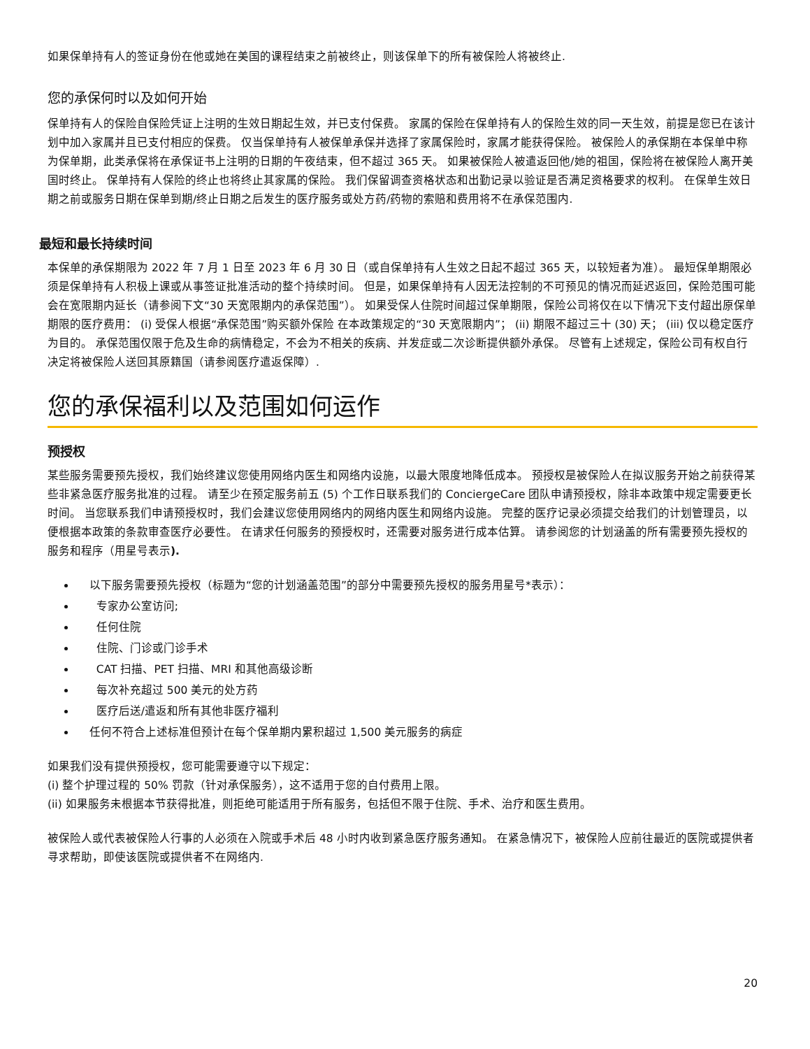如果保单持有人的签证身份在他或她在美国的课程结束之前被终止，则该保单下的所有被保险人将被终止.
您的承保何时以及如何开始
保单持有人的保险自保险凭证上注明的生效日期起生效，并已支付保费。 家属的保险在保单持有人的保险生效的同一天生效，前提是您已在该计划中加入家属并且已支付相应的保费。 仅当保单持有人被保单承保并选择了家属保险时，家属才能获得保险。 被保险人的承保期在本保单中称为保单期，此类承保将在承保证书上注明的日期的午夜结束，但不超过 365 天。 如果被保险人被遣返回他/她的祖国，保险将在被保险人离开美国时终止。 保单持有人保险的终止也将终止其家属的保险。 我们保留调查资格状态和出勤记录以验证是否满足资格要求的权利。 在保单生效日期之前或服务日期在保单到期/终止日期之后发生的医疗服务或处方药/药物的索赔和费用将不在承保范围内.
最短和最长持续时间
本保单的承保期限为 2022 年 7 月 1 日至 2023 年 6 月 30 日（或自保单持有人生效之日起不超过 365 天，以较短者为准）。 最短保单期限必须是保单持有人积极上课或从事签证批准活动的整个持续时间。 但是，如果保单持有人因无法控制的不可预见的情况而延迟返回，保险范围可能会在宽限期内延长（请参阅下文“30 天宽限期内的承保范围”）。 如果受保人住院时间超过保单期限，保险公司将仅在以下情况下支付超出原保单期限的医疗费用： (i) 受保人根据“承保范围”购买额外保险 在本政策规定的“30 天宽限期内”； (ii) 期限不超过三十 (30) 天； (iii) 仅以稳定医疗为目的。 承保范围仅限于危及生命的病情稳定，不会为不相关的疾病、并发症或二次诊断提供额外承保。 尽管有上述规定，保险公司有权自行决定将被保险人送回其原籍国（请参阅医疗遣返保障）.
您的承保福利以及范围如何运作
预授权
某些服务需要预先授权，我们始终建议您使用网络内医生和网络内设施，以最大限度地降低成本。 预授权是被保险人在拟议服务开始之前获得某些非紧急医疗服务批准的过程。 请至少在预定服务前五 (5) 个工作日联系我们的 ConciergeCare 团队申请预授权，除非本政策中规定需要更长时间。 当您联系我们申请预授权时，我们会建议您使用网络内的网络内医生和网络内设施。 完整的医疗记录必须提交给我们的计划管理员，以便根据本政策的条款审查医疗必要性。 在请求任何服务的预授权时，还需要对服务进行成本估算。 请参阅您的计划涵盖的所有需要预先授权的服务和程序（用星号表示).
以下服务需要预先授权（标题为“您的计划涵盖范围”的部分中需要预先授权的服务用星号*表示）：
专家办公室访问;
任何住院
住院、门诊或门诊手术
CAT 扫描、PET 扫描、MRI 和其他高级诊断
每次补充超过 500 美元的处方药
医疗后送/遣返和所有其他非医疗福利
任何不符合上述标准但预计在每个保单期内累积超过 1,500 美元服务的病症
如果我们没有提供预授权，您可能需要遵守以下规定：
(i) 整个护理过程的 50% 罚款（针对承保服务），这不适用于您的自付费用上限。
(ii) 如果服务未根据本节获得批准，则拒绝可能适用于所有服务，包括但不限于住院、手术、治疗和医生费用。
被保险人或代表被保险人行事的人必须在入院或手术后 48 小时内收到紧急医疗服务通知。 在紧急情况下，被保险人应前往最近的医院或提供者寻求帮助，即使该医院或提供者不在网络内.
20